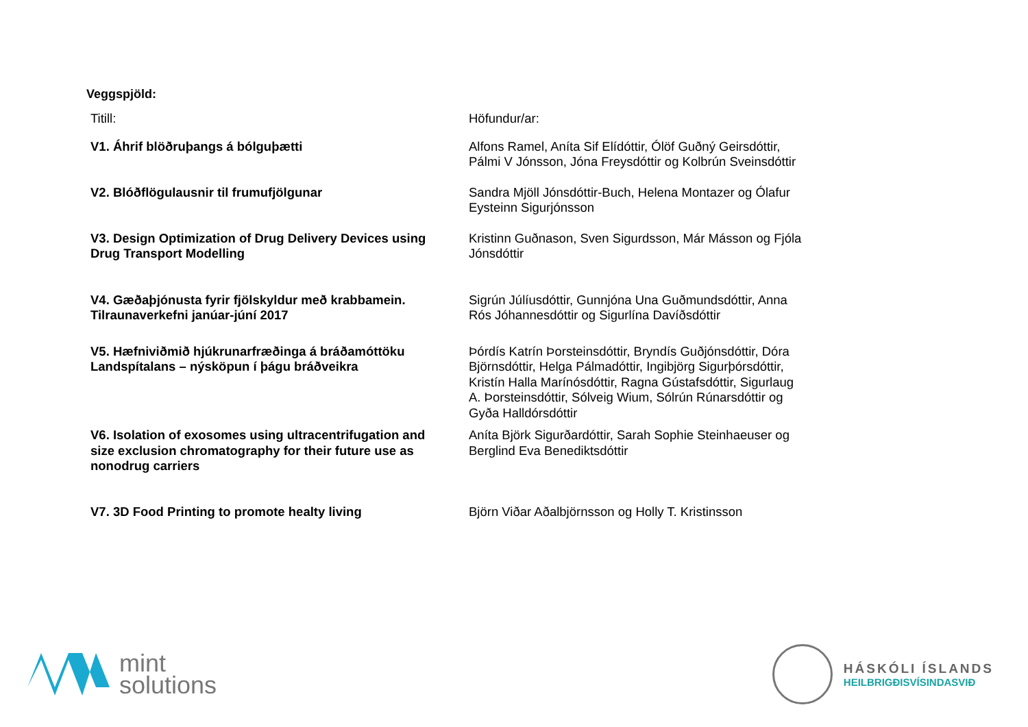Veggspjöld:
| Titill: | Höfundur/ar: |
| --- | --- |
| V1. Áhrif blöðruþangs á bólguþætti | Alfons Ramel, Aníta Sif Elídóttir, Ólöf Guðný Geirsdóttir, Pálmi V Jónsson, Jóna Freysdóttir og Kolbrún Sveinsdóttir |
| V2. Blóðflögulausnir til frumufjölgunar | Sandra Mjöll Jónsdóttir-Buch, Helena Montazer og Ólafur Eysteinn Sigurjónsson |
| V3. Design Optimization of Drug Delivery Devices using Drug Transport Modelling | Kristinn Guðnason, Sven Sigurdsson, Már Másson og Fjóla Jónsdóttir |
| V4. Gæðaþjónusta fyrir fjölskyldur með krabbamein. Tilraunaverkefni janúar-júní 2017 | Sigrún Júlíusdóttir, Gunnjóna Una Guðmundsdóttir, Anna Rós Jóhannesdóttir og Sigurlína Davíðsdóttir |
| V5. Hæfniviðmið hjúkrunarfræðinga á bráðamóttöku Landspítalans – nýsköpun í þágu bráðveikra | Þórdís Katrín Þorsteinsdóttir, Bryndís Guðjónsdóttir, Dóra Björnsdóttir, Helga Pálmadóttir, Ingibjörg Sigurþórsdóttir, Kristín Halla Marínósdóttir, Ragna Gústafsdóttir, Sigurlaug A. Þorsteinsdóttir, Sólveig Wium, Sólrún Rúnarsdóttir og Gyða Halldórsdóttir |
| V6. Isolation of exosomes using ultracentrifugation and size exclusion chromatography for their future use as nonodrug carriers | Aníta Björk Sigurðardóttir, Sarah Sophie Steinhaeuser og Berglind Eva Benediktsdóttir |
| V7. 3D Food Printing to promote healty living | Björn Viðar Aðalbjörnsson og Holly T. Kristinsson |
mint
solutions
HÁSKÓLI ÍSLANDS
HEILBRIGÐISVÍSINDASVIÐ